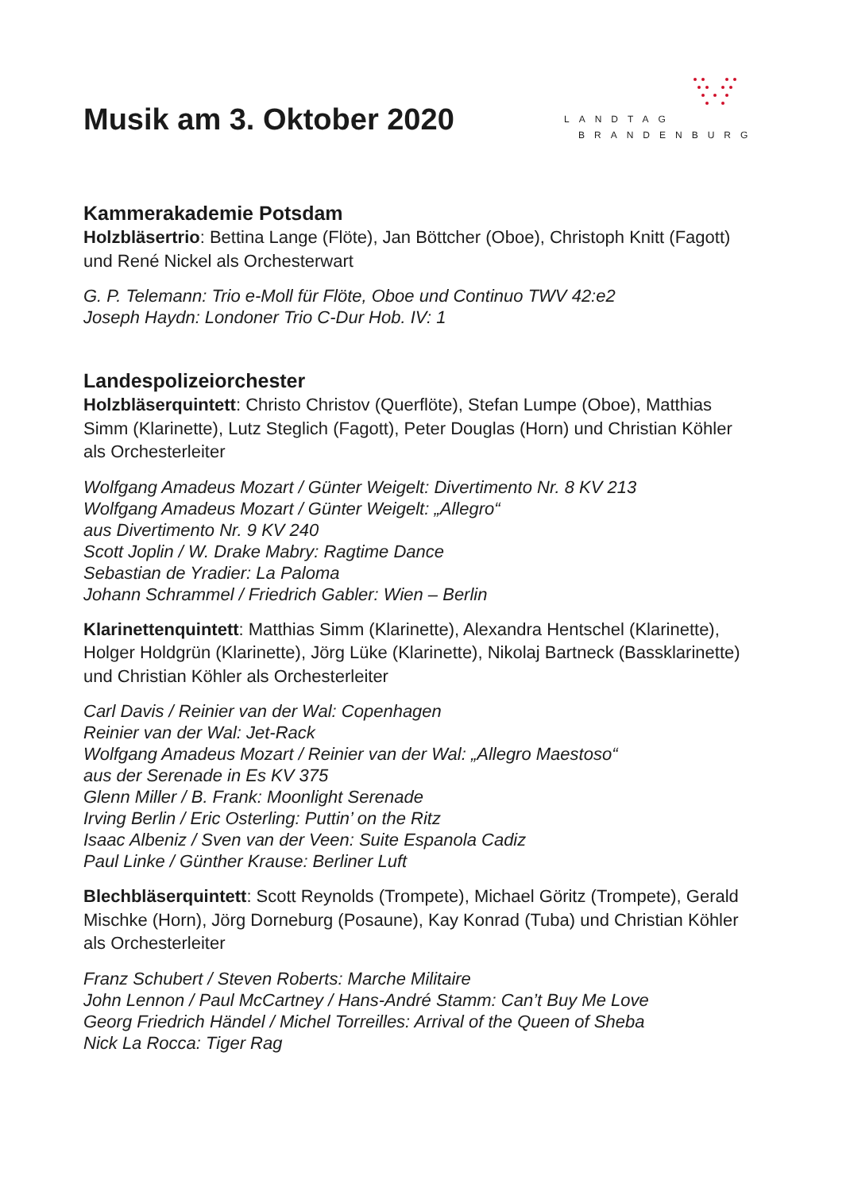LANDTAG
BRANDENBURG
Musik am 3. Oktober 2020
Kammerakademie Potsdam
Holzbläsertrio: Bettina Lange (Flöte), Jan Böttcher (Oboe), Christoph Knitt (Fagott) und René Nickel als Orchesterwart
G. P. Telemann: Trio e-Moll für Flöte, Oboe und Continuo TWV 42:e2
Joseph Haydn: Londoner Trio C-Dur Hob. IV: 1
Landespolizeiorchester
Holzbläserquintett: Christo Christov (Querflöte), Stefan Lumpe (Oboe), Matthias Simm (Klarinette), Lutz Steglich (Fagott), Peter Douglas (Horn) und Christian Köhler als Orchesterleiter
Wolfgang Amadeus Mozart / Günter Weigelt: Divertimento Nr. 8 KV 213
Wolfgang Amadeus Mozart / Günter Weigelt: „Allegro“
aus Divertimento Nr. 9 KV 240
Scott Joplin / W. Drake Mabry: Ragtime Dance
Sebastian de Yradier: La Paloma
Johann Schrammel / Friedrich Gabler: Wien – Berlin
Klarinettenquintett: Matthias Simm (Klarinette), Alexandra Hentschel (Klarinette), Holger Holdgrün (Klarinette), Jörg Lüke (Klarinette), Nikolaj Bartneck (Bassklarinette) und Christian Köhler als Orchesterleiter
Carl Davis / Reinier van der Wal: Copenhagen
Reinier van der Wal: Jet-Rack
Wolfgang Amadeus Mozart / Reinier van der Wal: „Allegro Maestoso“
aus der Serenade in Es KV 375
Glenn Miller / B. Frank: Moonlight Serenade
Irving Berlin / Eric Osterling: Puttin’ on the Ritz
Isaac Albeniz / Sven van der Veen: Suite Espanola Cadiz
Paul Linke / Günther Krause: Berliner Luft
Blechbläserquintett: Scott Reynolds (Trompete), Michael Göritz (Trompete), Gerald Mischke (Horn), Jörg Dorneburg (Posaune), Kay Konrad (Tuba) und Christian Köhler als Orchesterleiter
Franz Schubert / Steven Roberts: Marche Militaire
John Lennon / Paul McCartney / Hans-André Stamm: Can’t Buy Me Love
Georg Friedrich Händel / Michel Torreilles: Arrival of the Queen of Sheba
Nick La Rocca: Tiger Rag